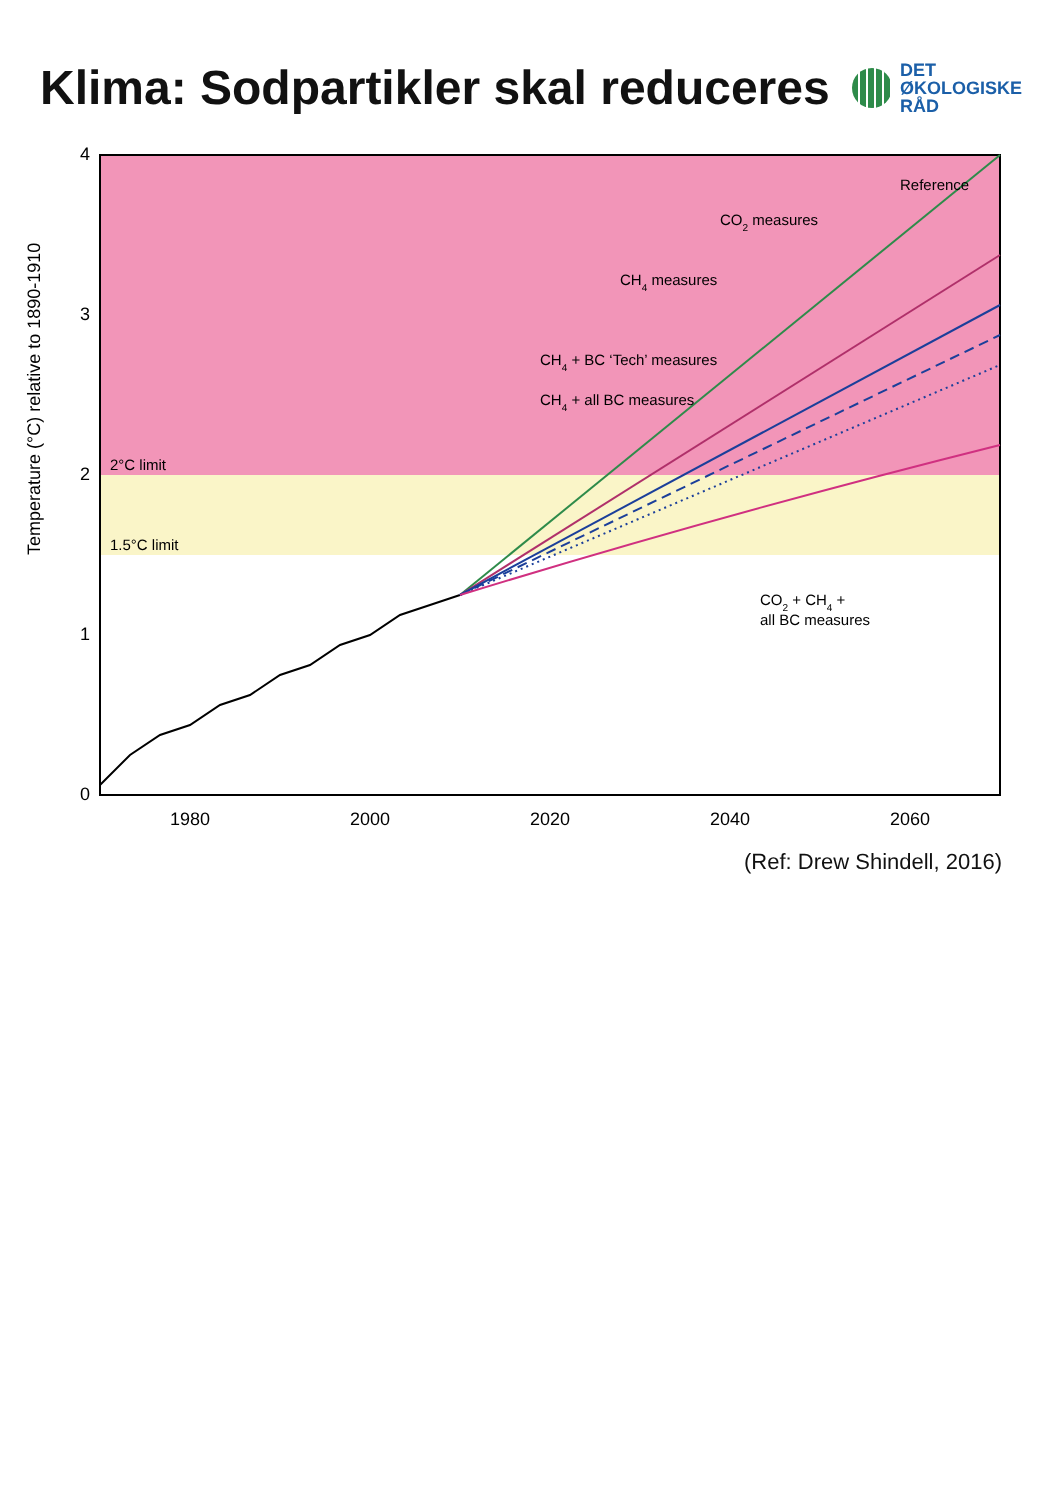Klima: Sodpartikler skal reduceres
DET
ØKOLOGISKE
RÅD
4
3
2
1
0
Temperature (°C) relative to 1890-1910
1980
2000
2020
2040
2060
2°C limit
1.5°C limit
Reference
CO2 measures
CH4 measures
CH4 + BC ‘Tech’ measures
CH4 + all BC measures
CO2 + CH4 +
all BC measures
(Ref: Drew Shindell, 2016)